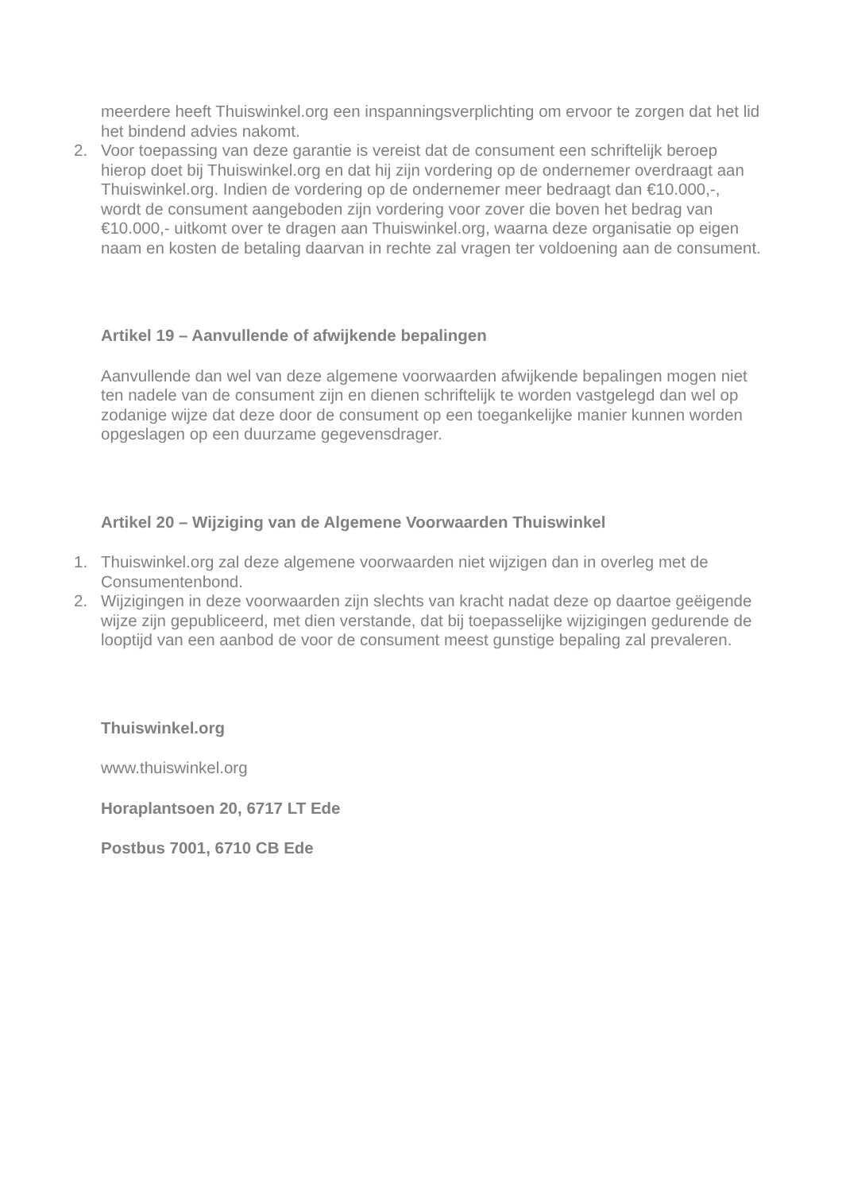meerdere heeft Thuiswinkel.org een inspanningsverplichting om ervoor te zorgen dat het lid het bindend advies nakomt.
2. Voor toepassing van deze garantie is vereist dat de consument een schriftelijk beroep hierop doet bij Thuiswinkel.org en dat hij zijn vordering op de ondernemer overdraagt aan Thuiswinkel.org. Indien de vordering op de ondernemer meer bedraagt dan €10.000,-, wordt de consument aangeboden zijn vordering voor zover die boven het bedrag van €10.000,- uitkomt over te dragen aan Thuiswinkel.org, waarna deze organisatie op eigen naam en kosten de betaling daarvan in rechte zal vragen ter voldoening aan de consument.
Artikel 19 – Aanvullende of afwijkende bepalingen
Aanvullende dan wel van deze algemene voorwaarden afwijkende bepalingen mogen niet ten nadele van de consument zijn en dienen schriftelijk te worden vastgelegd dan wel op zodanige wijze dat deze door de consument op een toegankelijke manier kunnen worden opgeslagen op een duurzame gegevensdrager.
Artikel 20 – Wijziging van de Algemene Voorwaarden Thuiswinkel
1. Thuiswinkel.org zal deze algemene voorwaarden niet wijzigen dan in overleg met de Consumentenbond.
2. Wijzigingen in deze voorwaarden zijn slechts van kracht nadat deze op daartoe geëigende wijze zijn gepubliceerd, met dien verstande, dat bij toepasselijke wijzigingen gedurende de looptijd van een aanbod de voor de consument meest gunstige bepaling zal prevaleren.
Thuiswinkel.org
www.thuiswinkel.org
Horaplantsoen 20, 6717 LT Ede
Postbus 7001, 6710 CB Ede